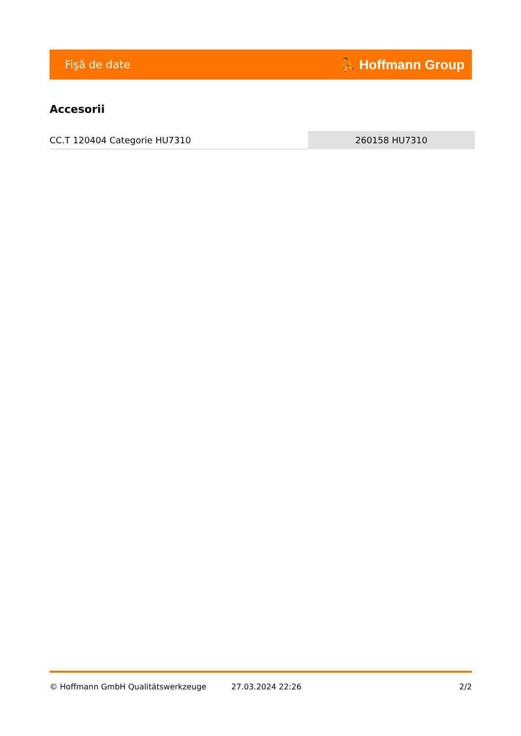Fişă de date ⛹ Hoffmann Group
Accesorii
| CC.T 120404 Categorie HU7310 | 260158 HU7310 |
© Hoffmann GmbH Qualitätswerkzeuge 27.03.2024 22:26 2/2